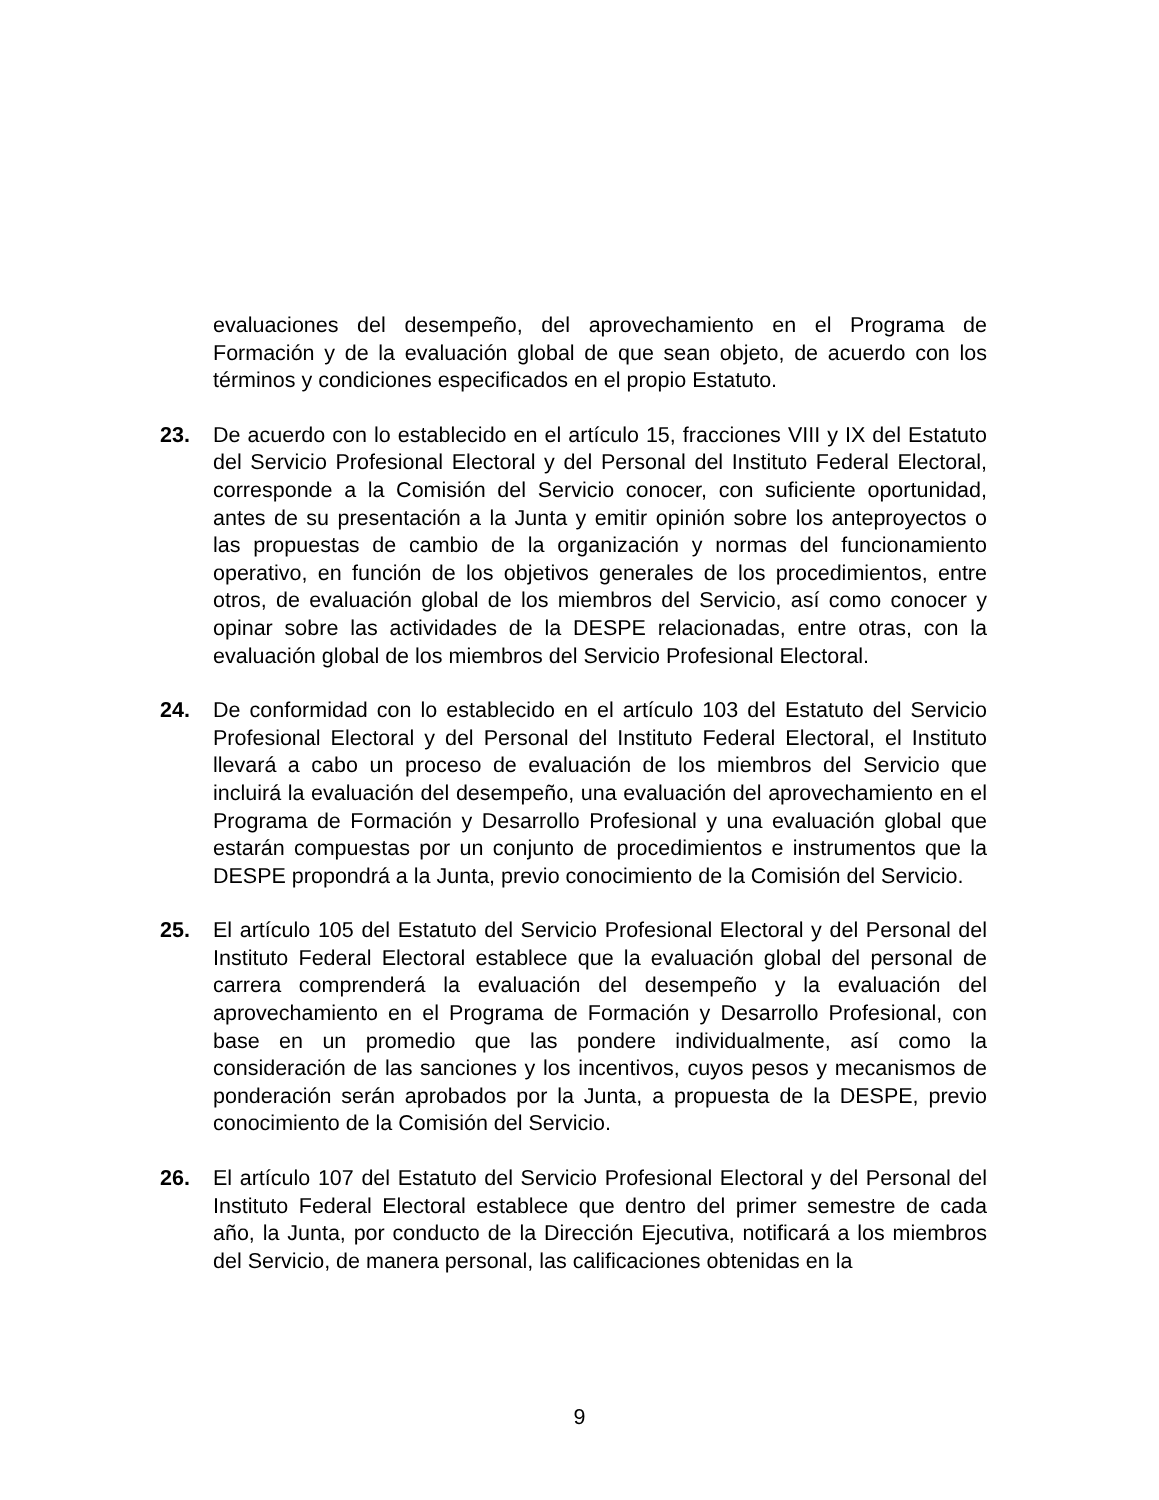evaluaciones del desempeño, del aprovechamiento en el Programa de Formación y de la evaluación global de que sean objeto, de acuerdo con los términos y condiciones especificados en el propio Estatuto.
23. De acuerdo con lo establecido en el artículo 15, fracciones VIII y IX del Estatuto del Servicio Profesional Electoral y del Personal del Instituto Federal Electoral, corresponde a la Comisión del Servicio conocer, con suficiente oportunidad, antes de su presentación a la Junta y emitir opinión sobre los anteproyectos o las propuestas de cambio de la organización y normas del funcionamiento operativo, en función de los objetivos generales de los procedimientos, entre otros, de evaluación global de los miembros del Servicio, así como conocer y opinar sobre las actividades de la DESPE relacionadas, entre otras, con la evaluación global de los miembros del Servicio Profesional Electoral.
24. De conformidad con lo establecido en el artículo 103 del Estatuto del Servicio Profesional Electoral y del Personal del Instituto Federal Electoral, el Instituto llevará a cabo un proceso de evaluación de los miembros del Servicio que incluirá la evaluación del desempeño, una evaluación del aprovechamiento en el Programa de Formación y Desarrollo Profesional y una evaluación global que estarán compuestas por un conjunto de procedimientos e instrumentos que la DESPE propondrá a la Junta, previo conocimiento de la Comisión del Servicio.
25. El artículo 105 del Estatuto del Servicio Profesional Electoral y del Personal del Instituto Federal Electoral establece que la evaluación global del personal de carrera comprenderá la evaluación del desempeño y la evaluación del aprovechamiento en el Programa de Formación y Desarrollo Profesional, con base en un promedio que las pondere individualmente, así como la consideración de las sanciones y los incentivos, cuyos pesos y mecanismos de ponderación serán aprobados por la Junta, a propuesta de la DESPE, previo conocimiento de la Comisión del Servicio.
26. El artículo 107 del Estatuto del Servicio Profesional Electoral y del Personal del Instituto Federal Electoral establece que dentro del primer semestre de cada año, la Junta, por conducto de la Dirección Ejecutiva, notificará a los miembros del Servicio, de manera personal, las calificaciones obtenidas en la
9